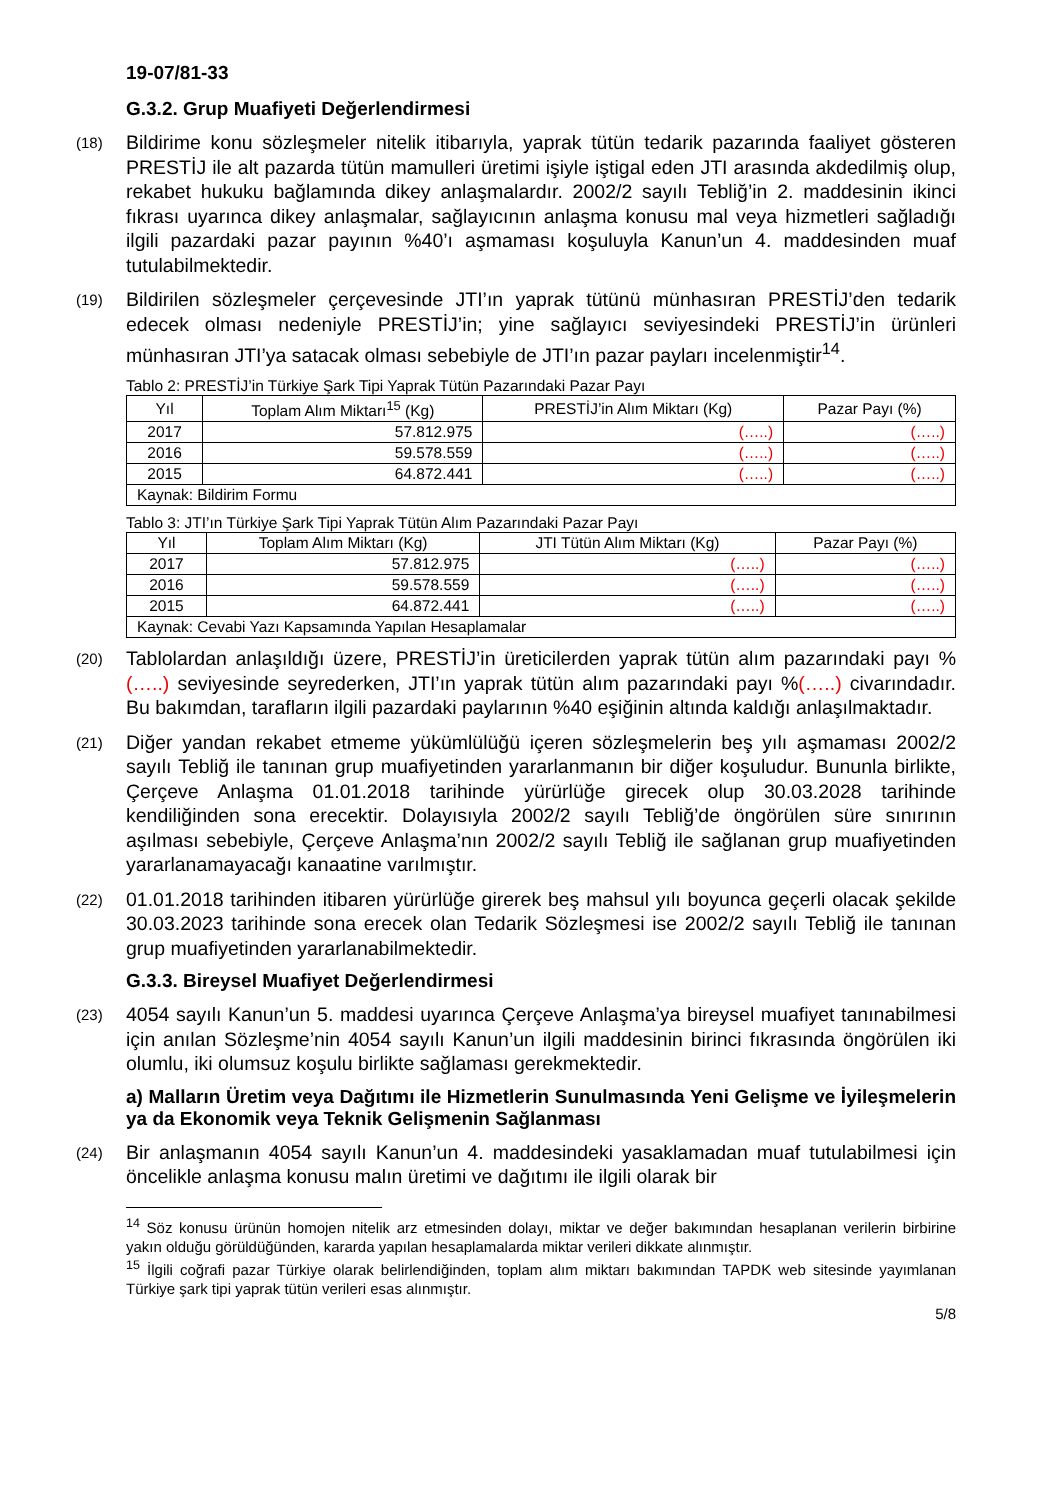19-07/81-33
G.3.2. Grup Muafiyeti Değerlendirmesi
(18)
Bildirime konu sözleşmeler nitelik itibarıyla, yaprak tütün tedarik pazarında faaliyet gösteren PRESTİJ ile alt pazarda tütün mamulleri üretimi işiyle iştigal eden JTI arasında akdedilmiş olup, rekabet hukuku bağlamında dikey anlaşmalardır. 2002/2 sayılı Tebliğ’in 2. maddesinin ikinci fıkrası uyarınca dikey anlaşmalar, sağlayıcının anlaşma konusu mal veya hizmetleri sağladığı ilgili pazardaki pazar payının %40’ı aşmaması koşuluyla Kanun’un 4. maddesinden muaf tutulabilmektedir.
(19)
Bildirilen sözleşmeler çerçevesinde JTI’ın yaprak tütünü münhasıran PRESTİJ’den tedarik edecek olması nedeniyle PRESTİJ’in; yine sağlayıcı seviyesindeki PRESTİJ’in ürünleri münhasıran JTI’ya satacak olması sebebiyle de JTI’ın pazar payları incelenmiştir<sup>14</sup>.
Tablo 2: PRESTİJ’in Türkiye Şark Tipi Yaprak Tütün Pazarındaki Pazar Payı
| Yıl | Toplam Alım Miktarı<sup>15</sup> (Kg) | PRESTİJ’in Alım Miktarı (Kg) | Pazar Payı (%) |
| --- | --- | --- | --- |
| 2017 | 57.812.975 | (…..) | (…..) |
| 2016 | 59.578.559 | (…..) | (…..) |
| 2015 | 64.872.441 | (…..) | (…..) |
| Kaynak: Bildirim Formu | | | |
Tablo 3: JTI’ın Türkiye Şark Tipi Yaprak Tütün Alım Pazarındaki Pazar Payı
| Yıl | Toplam Alım Miktarı (Kg) | JTI Tütün Alım Miktarı (Kg) | Pazar Payı (%) |
| --- | --- | --- | --- |
| 2017 | 57.812.975 | (…..) | (…..) |
| 2016 | 59.578.559 | (…..) | (…..) |
| 2015 | 64.872.441 | (…..) | (…..) |
| Kaynak: Cevabi Yazı Kapsamında Yapılan Hesaplamalar | | | |
(20)
Tablolardan anlaşıldığı üzere, PRESTİJ’in üreticilerden yaprak tütün alım pazarındaki payı %(…..) seviyesinde seyrederken, JTI’ın yaprak tütün alım pazarındaki payı %(…..) civarındadır. Bu bakımdan, tarafların ilgili pazardaki paylarının %40 eşiğinin altında kaldığı anlaşılmaktadır.
(21)
Diğer yandan rekabet etmeme yükümlülüğü içeren sözleşmelerin beş yılı aşmaması 2002/2 sayılı Tebliğ ile tanınan grup muafiyetinden yararlanmanın bir diğer koşuludur. Bununla birlikte, Çerçeve Anlaşma 01.01.2018 tarihinde yürürlüğe girecek olup 30.03.2028 tarihinde kendiliğinden sona erecektir. Dolayısıyla 2002/2 sayılı Tebliğ’de öngörülen süre sınırının aşılması sebebiyle, Çerçeve Anlaşma’nın 2002/2 sayılı Tebliğ ile sağlanan grup muafiyetinden yararlanamayacağı kanaatine varılmıştır.
(22)
01.01.2018 tarihinden itibaren yürürlüğe girerek beş mahsul yılı boyunca geçerli olacak şekilde 30.03.2023 tarihinde sona erecek olan Tedarik Sözleşmesi ise 2002/2 sayılı Tebliğ ile tanınan grup muafiyetinden yararlanabilmektedir.
G.3.3. Bireysel Muafiyet Değerlendirmesi
(23)
4054 sayılı Kanun’un 5. maddesi uyarınca Çerçeve Anlaşma’ya bireysel muafiyet tanınabilmesi için anılan Sözleşme’nin 4054 sayılı Kanun’un ilgili maddesinin birinci fıkrasında öngörülen iki olumlu, iki olumsuz koşulu birlikte sağlaması gerekmektedir.
a) Malların Üretim veya Dağıtımı ile Hizmetlerin Sunulmasında Yeni Gelişme ve İyileşmelerin ya da Ekonomik veya Teknik Gelişmenin Sağlanması
(24)
Bir anlaşmanın 4054 sayılı Kanun’un 4. maddesindeki yasaklamadan muaf tutulabilmesi için öncelikle anlaşma konusu malın üretimi ve dağıtımı ile ilgili olarak bir
<sup>14</sup> Söz konusu ürünün homojen nitelik arz etmesinden dolayı, miktar ve değer bakımından hesaplanan verilerin birbirine yakın olduğu görüldüğünden, kararda yapılan hesaplamalarda miktar verileri dikkate alınmıştır.
<sup>15</sup> İlgili coğrafi pazar Türkiye olarak belirlendiğinden, toplam alım miktarı bakımından TAPDK web sitesinde yayımlanan Türkiye şark tipi yaprak tütün verileri esas alınmıştır.
5/8